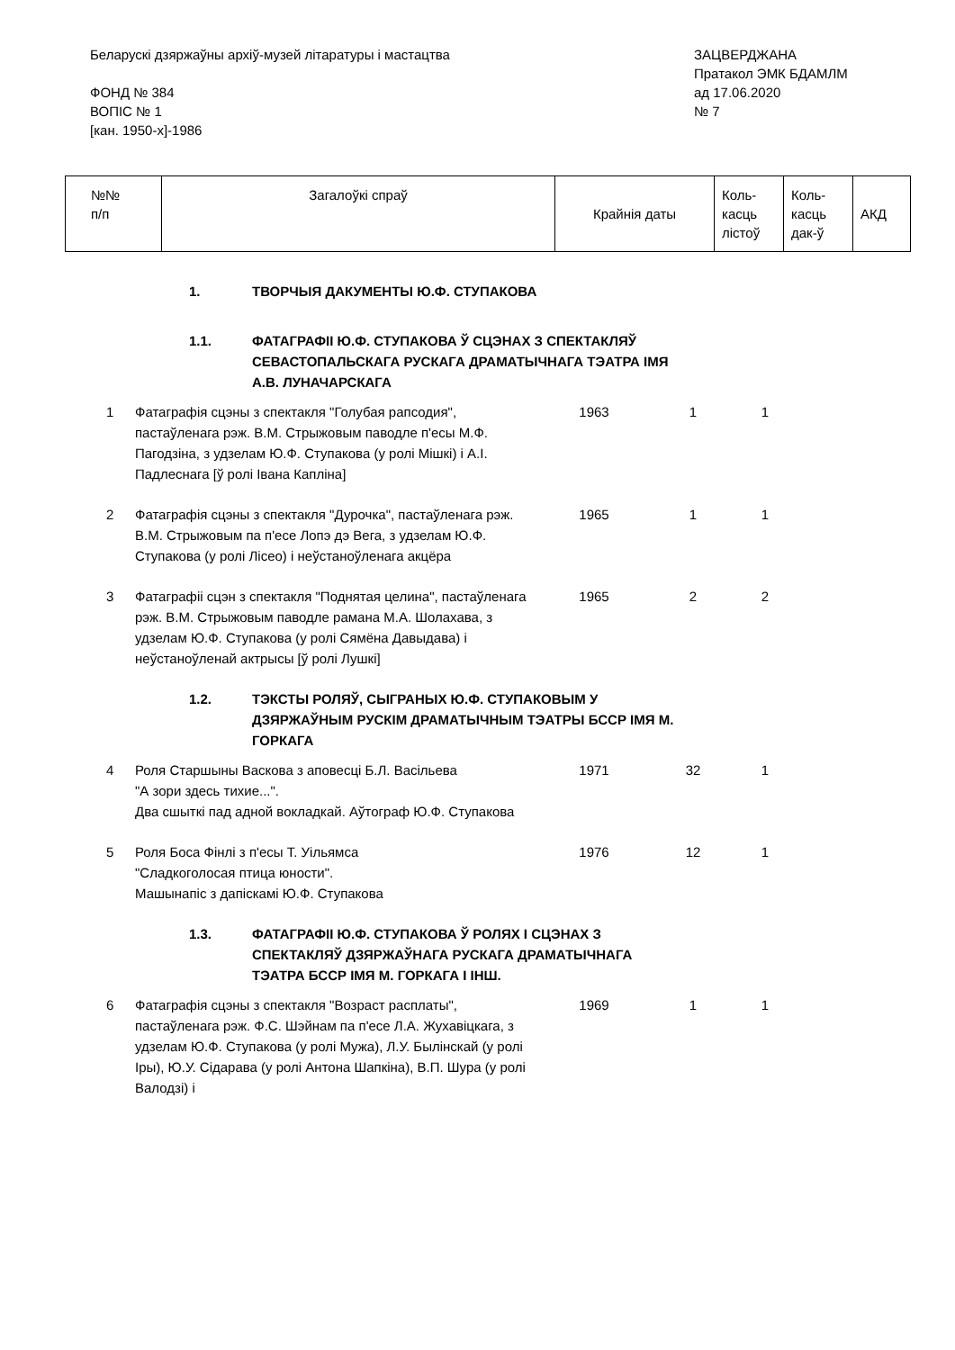Беларускі дзяржаўны архіў-музей літаратуры і мастацтва
ФОНД № 384
ВОПІС № 1
[кан. 1950-х]-1986
ЗАЦВЕРДЖАНА
Пратакол ЭМК БДАМЛМ
ад 17.06.2020
№ 7
| №№ п/п | Загалоўкі спраў | Крайнія даты | Коль- касць лістоў | Коль- касць дак-ў | АКД |
| | 1. ТВОРЧЫЯ ДАКУМЕНТЫ Ю.Ф. СТУПАКОВА | | | | |
| | 1.1. ФАТАГРАФІІ Ю.Ф. СТУПАКОВА Ў СЦЭНАХ З СПЕКТАКЛЯЎ СЕВАСТОПАЛЬСКАГА РУСКАГА ДРАМАТЫЧНАГА ТЭАТРА ІМЯ А.В. ЛУНАЧАРСКАГА | | | | |
| 1 | Фатаграфія сцэны з спектакля "Голубая рапсодия", пастаўленага рэж. В.М. Стрыжовым паводле п'есы М.Ф. Пагодзіна, з удзелам Ю.Ф. Ступакова (у ролі Мішкі) і А.І. Падлеснага [ў ролі Івана Капліна] | 1963 | 1 | 1 | |
| 2 | Фатаграфія сцэны з спектакля "Дурочка", пастаўленага рэж. В.М. Стрыжовым па п'есе Лопэ дэ Вега, з удзелам Ю.Ф. Ступакова (у ролі Лісео) і неўстаноўленага акцёра | 1965 | 1 | 1 | |
| 3 | Фатаграфіі сцэн з спектакля "Поднятая целина", пастаўленага рэж. В.М. Стрыжовым паводле рамана М.А. Шолахава, з удзелам Ю.Ф. Ступакова (у ролі Сямёна Давыдава) і неўстаноўленай актрысы [ў ролі Лушкі] | 1965 | 2 | 2 | |
| | 1.2. ТЭКСТЫ РОЛЯЎ, СЫГРАНЫХ Ю.Ф. СТУПАКОВЫМ У ДЗЯРЖАЎНЫМ РУСКІМ ДРАМАТЫЧНЫМ ТЭАТРЫ БССР ІМЯ М. ГОРКАГА | | | | |
| 4 | Роля Старшыны Васкова з аповесці Б.Л. Васільева "А зори здесь тихие...". Два сшыткі пад адной вокладкай. Аўтограф Ю.Ф. Ступакова | 1971 | 32 | 1 | |
| 5 | Роля Боса Фінлі з п'есы Т. Уільямса "Сладкоголосая птица юности". Машынапіс з дапіскамі Ю.Ф. Ступакова | 1976 | 12 | 1 | |
| | 1.3. ФАТАГРАФІІ Ю.Ф. СТУПАКОВА Ў РОЛЯХ І СЦЭНАХ З СПЕКТАКЛЯЎ ДЗЯРЖАЎНАГА РУСКАГА ДРАМАТЫЧНАГА ТЭАТРА БССР ІМЯ М. ГОРКАГА І ІНШ. | | | | |
| 6 | Фатаграфія сцэны з спектакля "Возраст расплаты", пастаўленага рэж. Ф.С. Шэйнам па п'есе Л.А. Жухавіцкага, з удзелам Ю.Ф. Ступакова (у ролі Мужа), Л.У. Былінскай (у ролі Іры), Ю.У. Сідарава (у ролі Антона Шапкіна), В.П. Шура (у ролі Валодзі) і | 1969 | 1 | 1 | |